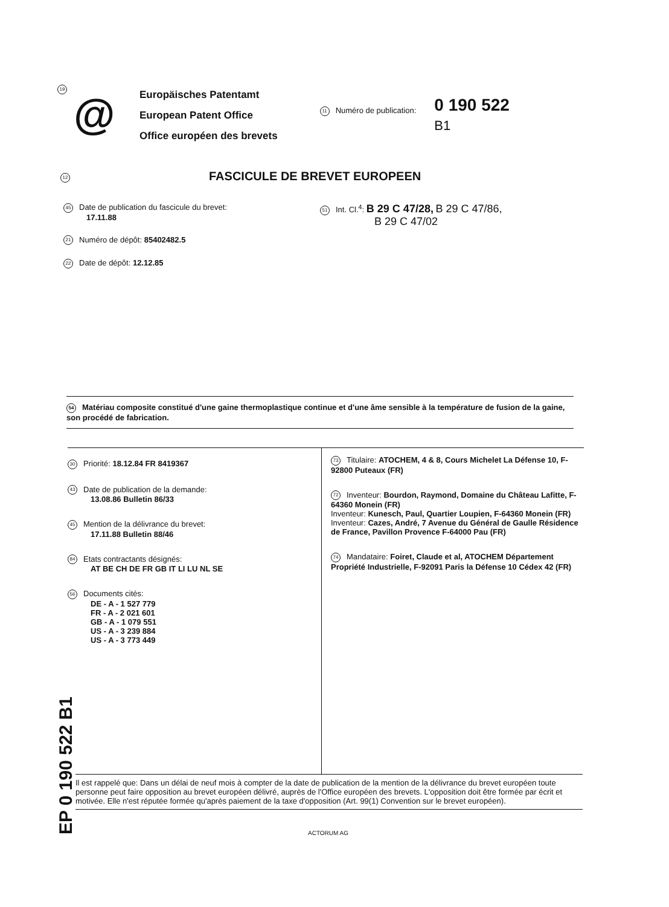19
@
Europäisches Patentamt
European Patent Office
Office européen des brevets
11 Numéro de publication:
0 190 522
B1
12
FASCICULE DE BREVET EUROPEEN
45 Date de publication du fascicule du brevet:
17.11.88
21 Numéro de dépôt: 85402482.5
22 Date de dépôt: 12.12.85
51 Int. Cl.<sup>4</sup>: B 29 C 47/28, B 29 C 47/86,
B 29 C 47/02
54 Matériau composite constitué d'une gaine thermoplastique continue et d'une âme sensible à la température de fusion de la gaine, son procédé de fabrication.
30 Priorité: 18.12.84 FR 8419367
43 Date de publication de la demande:
13.08.86 Bulletin 86/33
45 Mention de la délivrance du brevet:
17.11.88 Bulletin 88/46
84 Etats contractants désignés:
AT BE CH DE FR GB IT LI LU NL SE
56 Documents cités:
DE - A - 1 527 779
FR - A - 2 021 601
GB - A - 1 079 551
US - A - 3 239 884
US - A - 3 773 449
73 Titulaire: ATOCHEM, 4 & 8, Cours Michelet La Défense 10, F-92800 Puteaux (FR)
72 Inventeur: Bourdon, Raymond, Domaine du Château Lafitte, F-64360 Monein (FR)
Inventeur: Kunesch, Paul, Quartier Loupien, F-64360 Monein (FR)
Inventeur: Cazes, André, 7 Avenue du Général de Gaulle Résidence de France, Pavillon Provence F-64000 Pau (FR)
74 Mandataire: Foiret, Claude et al, ATOCHEM Département Propriété Industrielle, F-92091 Paris la Défense 10 Cédex 42 (FR)
EP 0 190 522 B1
Il est rappelé que: Dans un délai de neuf mois à compter de la date de publication de la mention de la délivrance du brevet européen toute personne peut faire opposition au brevet européen délivré, auprès de l'Office européen des brevets. L'opposition doit être formée par écrit et motivée. Elle n'est réputée formée qu'après paiement de la taxe d'opposition (Art. 99(1) Convention sur le brevet européen).
ACTORUM AG